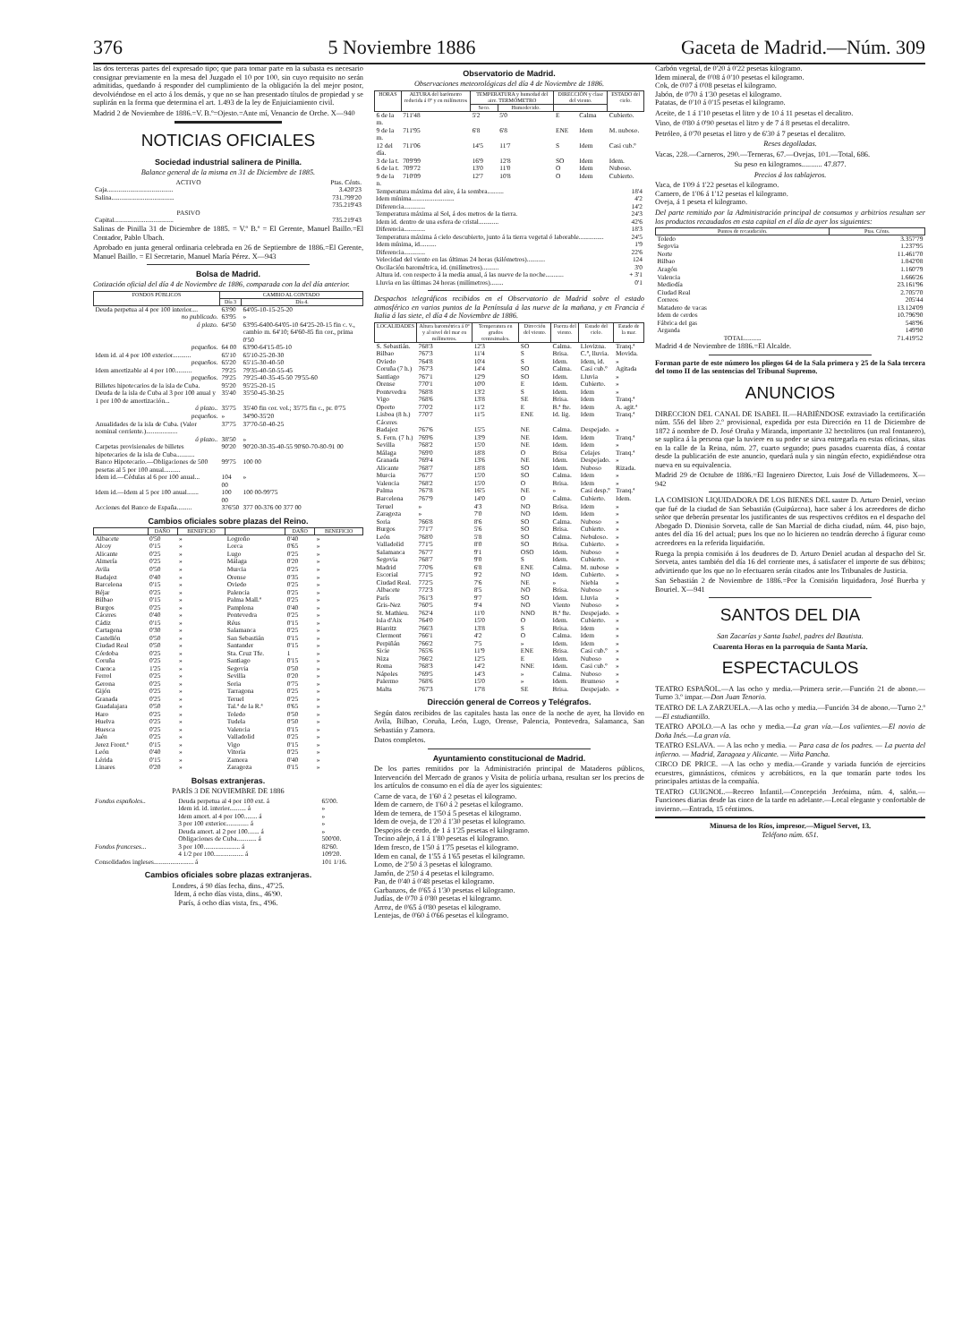376 5 Noviembre 1886 Gaceta de Madrid.—Núm. 309
las dos terceras partes del expresado tipo; que para tomar parte en la subasta es necesario consignar previamente en la mesa del Juzgado el 10 por 100, sin cuyo requisito no serán admitidas, quedando á responder del cumplimiento de la obligación la del mejor postor, devolviéndose en el acto á los demás, y que no se han presentado títulos de propiedad y se suplirán en la forma que determina el art. 1.493 de la ley de Enjuiciamiento civil.
Madrid 2 de Noviembre de 1886.=V. B.º=Ojesto.=Ante mí, Venancio de Orche. X—940
NOTICIAS OFICIALES
Sociedad industrial salinera de Pinilla.
Balance general de la misma en 31 de Diciembre de 1885.
| ACTIVO | Ptas. Cénts. |
| Caja........................................ | 3.420'23 |
| Salina...................................... | 731.799'20 |
| | 735.219'43 |
| PASIVO | |
| Capital.................................... | 735.219'43 |
Salinas de Pinilla 31 de Diciembre de 1885. = V.º B.º = El Gerente, Manuel Baillo.=El Contador, Pablo Ubach.
Aprobado en junta general ordinaria celebrada en 26 de Septiembre de 1886.=El Gerente, Manuel Baillo. = El Secretario, Manuel María Pérez. X—943
Bolsa de Madrid.
Cotización oficial del día 4 de Noviembre de 1886, comparada con la del día anterior.
| FONDOS PÚBLICOS | CAMBIO AL CONTADO | |
| --- | --- | --- |
| | Día 3 | Día 4. |
| Deuda perpetua al 4 por 100 interior.... | 63'90 | 64'05-10-15-25-20 |
| no publicado. | 63'95 | » |
| á plazo. | 64'50 | 63'95-6400-64'05-10 64'25-20-15 fin c. v., cambio m. 64'10; 64'60-85 fin cor., prima 0'50 |
| pequeños. | 64 00 | 63'90-64'15-05-10 |
| Idem id. al 4 por 100 exterior........... | 65'10 | 65'10-25-20-30 |
| pequeños. | 65'20 | 65'15-30-40-50 |
| Idem amortizable al 4 por 100.......... | 79'25 | 79'35-40-50-55-45 |
| pequeños. | 79'25 | 79'25-40-35-45-50 79'55-60 |
| Billetes hipotecarios de la isla de Cuba. | 95'20 | 95'25-20-15 |
| Deuda de la isla de Cuba al 3 por 100 anual y 1 por 100 de amortización... | 35'40 | 35'50-45-30-25 |
| á plazo.. | 35'75 | 35'40 fin cor. vol.; 35'75 fin c., pr. 0'75 |
| pequeños. | » | 34'90-35'20 |
| Anualidades de la isla de Cuba. (Valor nominal corriente.)................... | 37'75 | 37'70-50-40-25 |
| á plazo.. | 38'50 | » |
| Carpetas provisionales de billetes hipotecarios de la isla de Cuba........... | 90'20 | 90'20-30-35-40-55 90'60-70-80-91 00 |
| Banco Hipotecario.—Obligaciones de 500 pesetas al 5 por 100 anual.......... | 99'75 | 100 00 |
| Idem id.—Cédulas al 6 por 100 anual... | 104 00 | » |
| Idem id.—Idem al 5 por 100 anual....... | 100 00 | 100 00-99'75 |
| Acciones del Banco de España......... | 376'50 | 377 00-376 00 377 00 |
Cambios oficiales sobre plazas del Reino.
| | DAÑO | BENEFICIO | | DAÑO | BENEFICIO |
| --- | --- | --- | --- | --- | --- |
| Albacete | 0'50 | » | Logroño | 0'40 | » |
| Alcoy | 0'15 | » | Lorca | 0'65 | » |
| Alicante | 0'25 | » | Lugo | 0'25 | » |
| Almería | 0'25 | » | Málaga | 0'20 | » |
| Avila | 0'50 | » | Murcia | 0'25 | » |
| Badajoz | 0'40 | » | Orense | 0'35 | » |
| Barcelona | 0'15 | » | Oviedo | 0'25 | » |
| Béjar | 0'25 | » | Palencia | 0'25 | » |
| Bilbao | 0'15 | » | Palma Mall.ª | 0'25 | » |
| Burgos | 0'25 | » | Pamplona | 0'40 | » |
| Cáceres | 0'40 | » | Pontevedra | 0'25 | » |
| Cádiz | 0'15 | » | Réus | 0'15 | » |
| Cartagena | 0'30 | » | Salamanca | 0'25 | » |
| Castellón | 0'50 | » | San Sebastián | 0'15 | » |
| Ciudad Real | 0'50 | » | Santander | 0'15 | » |
| Córdoba | 0'25 | » | Sta. Cruz Tfe. | 1 | » |
| Coruña | 0'25 | » | Santiago | 0'15 | » |
| Cuenca | 1'25 | » | Segovia | 0'50 | » |
| Ferrol | 0'25 | » | Sevilla | 0'20 | » |
| Gerona | 0'25 | » | Soria | 0'75 | » |
| Gijón | 0'25 | » | Tarragona | 0'25 | » |
| Granada | 0'25 | » | Teruel | 0'25 | » |
| Guadalajara | 0'50 | » | Tal.ª de la R.ª | 0'65 | » |
| Haro | 0'25 | » | Toledo | 0'50 | » |
| Huelva | 0'25 | » | Tudela | 0'50 | » |
| Huesca | 0'25 | » | Valencia | 0'15 | » |
| Jaén | 0'25 | » | Valladolid | 0'25 | » |
| Jerez Front.ª | 0'15 | » | Vigo | 0'15 | » |
| León | 0'40 | » | Vitoria | 0'25 | » |
| Lérida | 0'15 | » | Zamora | 0'40 | » |
| Linares | 0'20 | » | Zaragoza | 0'15 | » |
Bolsas extranjeras.
PARÍS 3 DE NOVIEMBRE DE 1886
| Fondos españoles.. | Deuda perpetua al 4 por 100 ext. á | 65'00. |
| | Idem id. id. interior.......... á | » |
| | Idem amort. al 4 por 100........ á | » |
| | 3 por 100 exterior.............. á | » |
| | Deuda amort. al 2 por 100....... á | » |
| | Obligaciones de Cuba............ á | 500'00. |
| Fondos franceses... | 3 por 100...................... á | 82'60. |
| | 4 1/2 por 100.................. á | 109'20. |
| Consolidados ingleses........................ á | | 101 1/16. |
Cambios oficiales sobre plazas extranjeras.
Londres, á 90 días fecha, dins., 47'25.
Idem, á ocho días vista, dins., 46'90.
París, á ocho días vista, frs., 4'96.
Observatorio de Madrid.
Observaciones meteorológicas del día 4 de Noviembre de 1886.
| HORAS | ALTURA del barómetro reducida á 0º y en milímetros | TEMPERATURA y humedad del aire. TERMÓMETRO | | DIRECCIÓN y clase del viento. | | ESTADO del cielo. |
| --- | --- | --- | --- | --- | --- | --- |
| | | Seco. | Humedecido. | | | |
| 6 de la m. | 711'48 | 5'2 | 5'0 | E | Calma | Cubierto. |
| 9 de la m. | 711'95 | 6'8 | 6'8 | ENE | Idem | M. nuboso. |
| 12 del día. | 711'06 | 14'5 | 11'7 | S | Idem | Casi cub.º |
| 3 de la t. | 709'99 | 16'9 | 12'8 | SO | Idem | Idem. |
| 6 de la t. | 709'72 | 13'0 | 11'0 | O | Idem | Nuboso. |
| 9 de la n. | 710'09 | 12'7 | 10'8 | O | Idem | Cubierto. |
| Temperatura máxima del aire, á la sombra.......... | 18'4 |
| Idem mínima.......................... | 4'2 |
| Diferencia............. | 14'2 |
| Temperatura máxima al Sol, á dos metros de la tierra. | 24'3 |
| Idem id. dentro de una esfera de cristal............ | 42'6 |
| Diferencia............. | 18'3 |
| Temperatura máxima á cielo descubierto, junto á la tierra vegetal ó laborable............... | 24'5 |
| Idem mínima, id.......... | 1'9 |
| Diferencia............. | 22'6 |
| Velocidad del viento en las últimas 24 horas (kilómetros)........... | 124 |
| Oscilación barométrica, id. (milímetros).......... | 3'0 |
| Altura id. con respecto á la media anual, á las nueve de la noche........... | + 3'1 |
| Lluvia en las últimas 24 horas (milímetros)........ | 0'1 |
Despachos telegráficos recibidos en el Observatorio de Madrid sobre el estado atmosférico en varios puntos de la Península á las nueve de la mañana, y en Francia é Italia á las siete, el día 4 de Noviembre de 1886.
| LOCALIDADES | Altura barométrica á 0º y al nivel del mar en milímetros. | Temperatura en grados centesimales. | Dirección del viento. | Fuerza del viento. | Estado del cielo. | Estado de la mar. |
| --- | --- | --- | --- | --- | --- | --- |
| S. Sebastián. | 768'3 | 12'3 | SO | Calma. | Llovizna. | Tranq.ª |
| Bilbao | 767'3 | 11'4 | S | Brisa. | C.º, lluvia. | Movida. |
| Oviedo | 764'8 | 10'4 | S | Idem. | Idem, id. | » |
| Coruña (7 h.) | 767'3 | 14'4 | SO | Calma. | Casi cub.º | Agitada |
| Santiago | 767'1 | 12'9 | SO | Idem. | Lluvia | » |
| Orense | 770'1 | 10'0 | E | Idem. | Cubierto. | » |
| Pontevedra | 768'8 | 13'2 | S | Idem. | Idem | » |
| Vigo | 768'6 | 13'8 | SE | Brisa. | Idem | Tranq.ª |
| Oporto | 770'2 | 11'2 | E | B.ª fte. | Idem | A. agit.ª |
| Lisboa (8 h.) | 770'7 | 11'5 | ENE | Id. lig. | Idem | Tranq.ª |
| Cáceres | | | | | | |
| Badajoz | 767'6 | 15'5 | NE | Calma. | Despejado. | » |
| S. Fern. (7 h.) | 769'6 | 13'9 | NE | Idem. | Idem | Tranq.ª |
| Sevilla | 768'2 | 15'0 | NE | Idem. | Idem | » |
| Málaga | 769'0 | 18'8 | O | Brisa | Celajes | Tranq.ª |
| Granada | 769'4 | 13'6 | NE | Idem. | Despejado. | » |
| Alicante | 768'7 | 18'8 | SO | Idem. | Nuboso | Rizada. |
| Murcia | 767'7 | 15'0 | SO | Calma. | Idem | » |
| Valencia | 768'2 | 15'0 | O | Brisa. | Idem | » |
| Palma | 767'8 | 16'5 | NE | » | Casi desp.º | Tranq.ª |
| Barcelona | 767'9 | 14'0 | O | Calma. | Cubierto. | Idem. |
| Teruel | » | 4'3 | NO | Brisa. | Idem | » |
| Zaragoza | » | 7'0 | NO | Idem. | Idem | » |
| Soria | 766'8 | 8'6 | SO | Calma. | Nuboso | » |
| Burgos | 771'7 | 5'6 | SO | Brisa. | Cubierto. | » |
| León | 768'0 | 5'8 | SO | Calma. | Nebuloso. | » |
| Valladolid | 771'5 | 8'0 | SO | Brisa. | Cubierto. | » |
| Salamanca | 767'7 | 9'1 | OSO | Idem. | Nuboso | » |
| Segovia | 768'7 | 9'0 | S | Idem. | Cubierto. | » |
| Madrid | 770'6 | 6'8 | ENE | Calma. | M. nuboso | » |
| Escorial | 771'5 | 9'2 | NO | Idem. | Cubierto. | » |
| Ciudad Real. | 772'5 | 7'6 | NE | » | Niebla | » |
| Albacete | 772'3 | 8'5 | NO | Brisa. | Nuboso | » |
| París | 761'3 | 9'7 | SO | Idem. | Lluvia | » |
| Gris-Nez | 760'5 | 9'4 | NO | Viento | Nuboso | » |
| St. Mathieu. | 762'4 | 11'0 | NNO | B.ª fte. | Despejado. | » |
| Isla d'Aix | 764'0 | 15'0 | O | Idem. | Cubierto. | » |
| Biarritz | 766'3 | 13'8 | S | Brisa. | Idem | » |
| Clermont | 766'1 | 4'2 | O | Calma. | Idem | » |
| Perpiñán | 766'2 | 7'5 | » | Idem. | Idem | » |
| Sicie | 765'6 | 11'9 | ENE | Brisa. | Casi cub.º | » |
| Niza | 766'2 | 12'5 | E | Idem. | Nuboso | » |
| Roma | 768'3 | 14'2 | NNE | Idem. | Casi cub.º | » |
| Nápoles | 769'5 | 14'3 | » | Calma. | Nuboso | » |
| Palermo | 768'6 | 15'0 | » | Idem. | Brumoso | » |
| Malta | 767'3 | 17'8 | SE | Brisa. | Despejado. | » |
Dirección general de Correos y Telégrafos.
Según datos recibidos de las capitales hasta las once de la noche de ayer, ha llovido en Avila, Bilbao, Coruña, León, Lugo, Orense, Palencia, Pontevedra, Salamanca, San Sebastián y Zamora.
Datos completos.
Ayuntamiento constitucional de Madrid.
De los partes remitidos por la Administración principal de Mataderos públicos, Intervención del Mercado de granos y Visita de policía urbana, resultan ser los precios de los artículos de consumo en el día de ayer los siguientes:
Carne de vaca, de 1'60 á 2 pesetas el kilogramo.
Idem de carnero, de 1'60 á 2 pesetas el kilogramo.
Idem de ternera, de 1'50 á 5 pesetas el kilogramo.
Idem de oveja, de 1'20 á 1'30 pesetas el kilogramo.
Despojos de cerdo, de 1 á 1'25 pesetas el kilogramo.
Tocino añejo, á 1 á 1'80 pesetas el kilogramo.
Idem fresco, de 1'50 á 1'75 pesetas el kilogramo.
Idem en canal, de 1'55 á 1'65 pesetas el kilogramo.
Lomo, de 2'50 á 3 pesetas el kilogramo.
Jamón, de 2'50 á 4 pesetas el kilogramo.
Pan, de 0'40 á 0'48 pesetas el kilogramo.
Garbanzos, de 0'65 á 1'30 pesetas el kilogramo.
Judías, de 0'70 á 0'80 pesetas el kilogramo.
Arroz, de 0'65 á 0'80 pesetas el kilogramo.
Lentejas, de 0'60 á 0'66 pesetas el kilogramo.
Carbón vegetal, de 0'20 á 0'22 pesetas kilogramo.
Idem mineral, de 0'08 á 0'10 pesetas el kilogramo.
Cok, de 0'07 á 0'08 pesetas el kilogramo.
Jabón, de 0'70 á 1'30 pesetas el kilogramo.
Patatas, de 0'10 á 0'15 pesetas el kilogramo.
Aceite, de 1 á 1'10 pesetas el litro y de 10 á 11 pesetas el decalitro.
Vino, de 0'80 á 0'90 pesetas el litro y de 7 á 8 pesetas el decalitro.
Petróleo, á 0'70 pesetas el litro y de 6'30 á 7 pesetas el decalitro.
Reses degolladas.
Vacas, 228.—Carneros, 290.—Terneras, 67.—Ovejas, 101.—Total, 686.
Su peso en kilogramos........... 47.877.
Precios á los tablajeros.
Vaca, de 1'09 á 1'22 pesetas el kilogramo.
Carnero, de 1'06 á 1'12 pesetas el kilogramo.
Oveja, á 1 peseta el kilogramo.
Del parte remitido por la Administración principal de consumos y arbitrios resultan ser los productos recaudados en esta capital en el día de ayer los siguientes:
| Puntos de recaudación. | Ptas. Cénts. |
| --- | --- |
| Toledo | 3.357'79 |
| Segovia | 1.237'95 |
| Norte | 11.461'70 |
| Bilbao | 1.842'08 |
| Aragón | 1.160'79 |
| Valencia | 1.666'26 |
| Mediodía | 23.161'96 |
| Ciudad Real | 2.705'70 |
| Correos | 205'44 |
| Matadero de vacas | 13.124'09 |
| Idem de cerdos | 10.796'90 |
| Fábrica del gas | 548'96 |
| Arganda | 149'90 |
| TOTAL.......... | 71.419'52 |
Madrid 4 de Noviembre de 1886.=El Alcalde.
Forman parte de este número los pliegos 64 de la Sala primera y 25 de la Sala tercera del tomo II de las sentencias del Tribunal Supremo.
ANUNCIOS
DIRECCION DEL CANAL DE ISABEL II.—HABIÉNDOSE extraviado la certificación núm. 556 del libro 2.º provisional, expedida por esta Dirección en 11 de Diciembre de 1872 á nombre de D. José Oruña y Miranda, importante 32 hectolitros (un real fontanero), se suplica á la persona que la tuviere en su poder se sirva entregarla en estas oficinas, sitas en la calle de la Reina, núm. 27, cuarto segundo; pues pasados cuarenta días, á contar desde la publicación de este anuncio, quedará nula y sin ningún efecto, expidiéndose otra nueva en su equivalencia.
Madrid 29 de Octubre de 1886.=El Ingeniero Director, Luis José de Villademoros. X—942
LA COMISION LIQUIDADORA DE LOS BIENES DEL sastre D. Arturo Deniel, vecino que fué de la ciudad de San Sebastián (Guipúzcoa), hace saber á los acreedores de dicho señor que deberán presentar los justificantes de sus respectivos créditos en el despacho del Abogado D. Dionisio Sorveta, calle de San Marcial de dicha ciudad, núm. 44, piso bajo, antes del día 16 del actual; pues los que no lo hicieren no tendrán derecho á figurar como acreedores en la referida liquidación.
Ruega la propia comisión á los deudores de D. Arturo Deniel acudan al despacho del Sr. Sorveta, antes también del día 16 del corriente mes, á satisfacer el importe de sus débitos; advirtiendo que los que no lo efectuaren serán citados ante los Tribunales de Justicia.
San Sebastián 2 de Noviembre de 1886.=Por la Comisión liquidadora, José Buerba y Bouriel. X—941
SANTOS DEL DIA
San Zacarías y Santa Isabel, padres del Bautista.
Cuarenta Horas en la parroquia de Santa María.
ESPECTACULOS
TEATRO ESPAÑOL.—A las ocho y media.—Primera serie.—Función 21 de abono.—Turno 3.º impar.—Don Juan Tenorio.
TEATRO DE LA ZARZUELA.—A las ocho y media.—Función 34 de abono.—Turno 2.º—El estudiantillo.
TEATRO APOLO.—A las ocho y media.—La gran vía.—Los valientes.—El novio de Doña Inés.—La gran vía.
TEATRO ESLAVA. — A las ocho y media. — Para casa de los padres. — La puerta del infierno. — Madrid, Zaragoza y Alicante. — Niña Pancha.
CIRCO DE PRICE. —A las ocho y media.—Grande y variada función de ejercicios ecuestres, gimnásticos, cómicos y acrobáticos, en la que tomarán parte todos los principales artistas de la compañía.
TEATRO GUIGNOL.—Recreo Infantil.—Concepción Jerónima, núm. 4, salón.—Funciones diarias desde las cinco de la tarde en adelante.—Local elegante y confortable de invierno.—Entrada, 15 céntimos.
Minuesa de los Ríos, impresor.—Miguel Servet, 13.
Teléfono núm. 651.